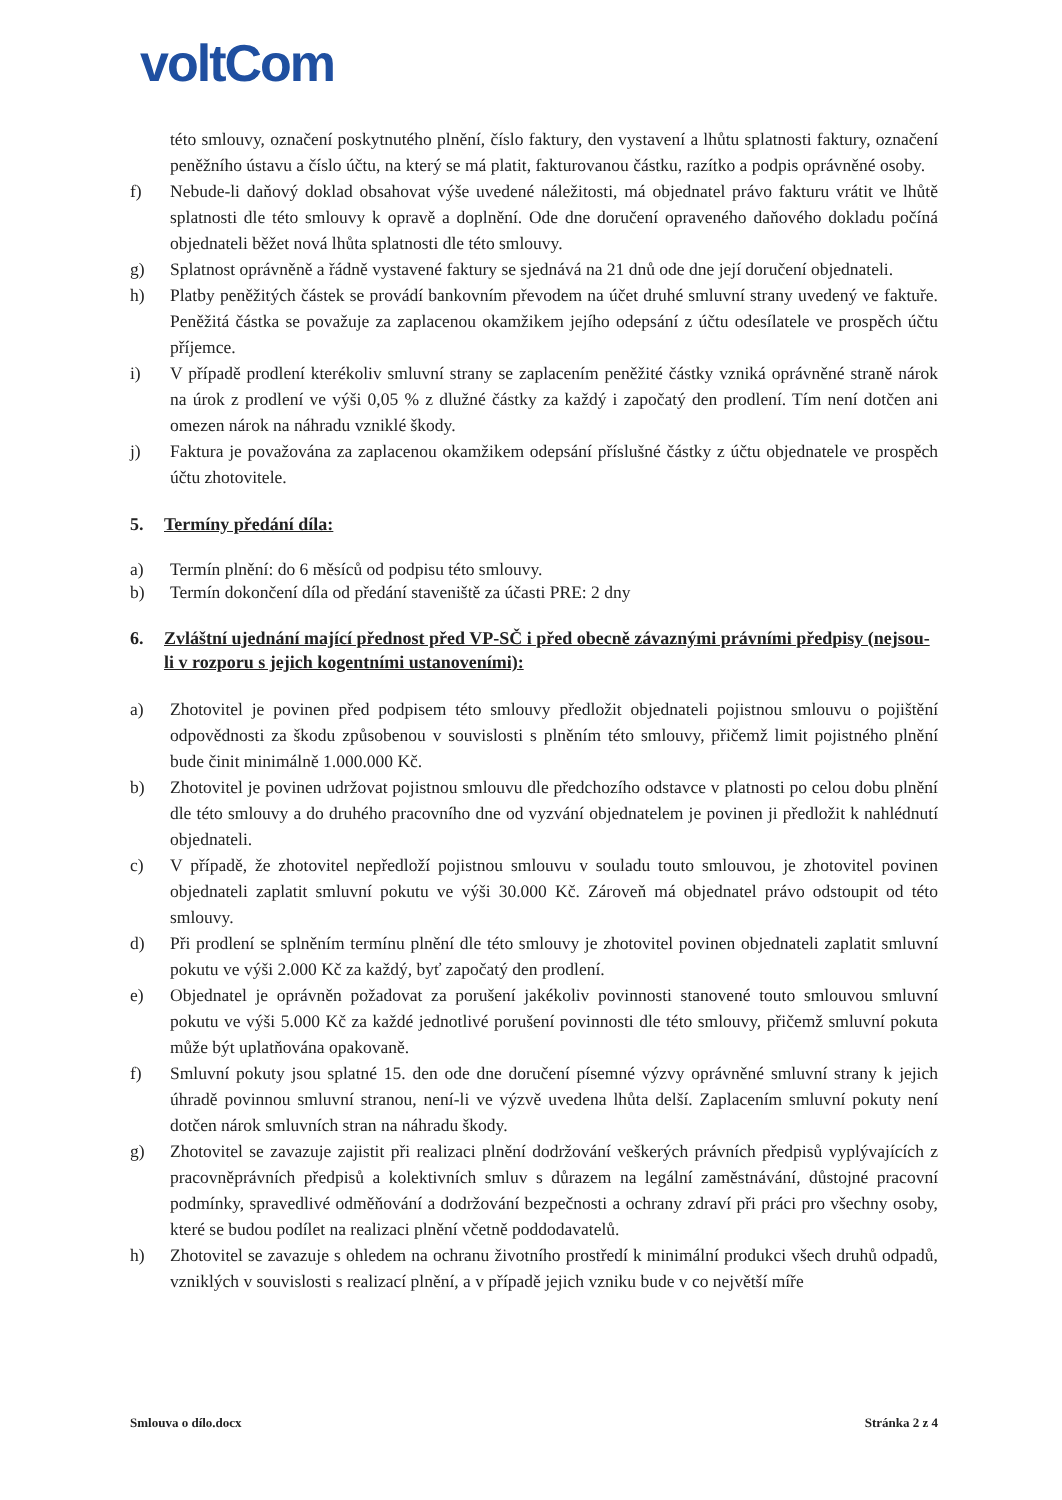voltCom
této smlouvy, označení poskytnutého plnění, číslo faktury, den vystavení a lhůtu splatnosti faktury, označení peněžního ústavu a číslo účtu, na který se má platit, fakturovanou částku, razítko a podpis oprávněné osoby.
f) Nebude-li daňový doklad obsahovat výše uvedené náležitosti, má objednatel právo fakturu vrátit ve lhůtě splatnosti dle této smlouvy k opravě a doplnění. Ode dne doručení opraveného daňového dokladu počíná objednateli běžet nová lhůta splatnosti dle této smlouvy.
g) Splatnost oprávněně a řádně vystavené faktury se sjednává na 21 dnů ode dne její doručení objednateli.
h) Platby peněžitých částek se provádí bankovním převodem na účet druhé smluvní strany uvedený ve faktuře. Peněžitá částka se považuje za zaplacenou okamžikem jejího odepsání z účtu odesílatele ve prospěch účtu příjemce.
i) V případě prodlení kterékoliv smluvní strany se zaplacením peněžité částky vzniká oprávněné straně nárok na úrok z prodlení ve výši 0,05 % z dlužné částky za každý i započatý den prodlení. Tím není dotčen ani omezen nárok na náhradu vzniklé škody.
j) Faktura je považována za zaplacenou okamžikem odepsání příslušné částky z účtu objednatele ve prospěch účtu zhotovitele.
5. Termíny předání díla:
a) Termín plnění: do 6 měsíců od podpisu této smlouvy.
b) Termín dokončení díla od předání staveniště za účasti PRE: 2 dny
6. Zvláštní ujednání mající přednost před VP-SČ i před obecně závaznými právními předpisy (nejsou-li v rozporu s jejich kogentními ustanoveními):
a) Zhotovitel je povinen před podpisem této smlouvy předložit objednateli pojistnou smlouvu o pojištění odpovědnosti za škodu způsobenou v souvislosti s plněním této smlouvy, přičemž limit pojistného plnění bude činit minimálně 1.000.000 Kč.
b) Zhotovitel je povinen udržovat pojistnou smlouvu dle předchozího odstavce v platnosti po celou dobu plnění dle této smlouvy a do druhého pracovního dne od vyzvání objednatelem je povinen ji předložit k nahlédnutí objednateli.
c) V případě, že zhotovitel nepředloží pojistnou smlouvu v souladu touto smlouvou, je zhotovitel povinen objednateli zaplatit smluvní pokutu ve výši 30.000 Kč. Zároveň má objednatel právo odstoupit od této smlouvy.
d) Při prodlení se splněním termínu plnění dle této smlouvy je zhotovitel povinen objednateli zaplatit smluvní pokutu ve výši 2.000 Kč za každý, byť započatý den prodlení.
e) Objednatel je oprávněn požadovat za porušení jakékoliv povinnosti stanovené touto smlouvou smluvní pokutu ve výši 5.000 Kč za každé jednotlivé porušení povinnosti dle této smlouvy, přičemž smluvní pokuta může být uplatňována opakovaně.
f) Smluvní pokuty jsou splatné 15. den ode dne doručení písemné výzvy oprávněné smluvní strany k jejich úhradě povinnou smluvní stranou, není-li ve výzvě uvedena lhůta delší. Zaplacením smluvní pokuty není dotčen nárok smluvních stran na náhradu škody.
g) Zhotovitel se zavazuje zajistit při realizaci plnění dodržování veškerých právních předpisů vyplývajících z pracovněprávních předpisů a kolektivních smluv s důrazem na legální zaměstnávání, důstojné pracovní podmínky, spravedlivé odměňování a dodržování bezpečnosti a ochrany zdraví při práci pro všechny osoby, které se budou podílet na realizaci plnění včetně poddodavatelů.
h) Zhotovitel se zavazuje s ohledem na ochranu životního prostředí k minimální produkci všech druhů odpadů, vzniklých v souvislosti s realizací plnění, a v případě jejich vzniku bude v co největší míře
Smlouva o dílo.docx Stránka 2 z 4